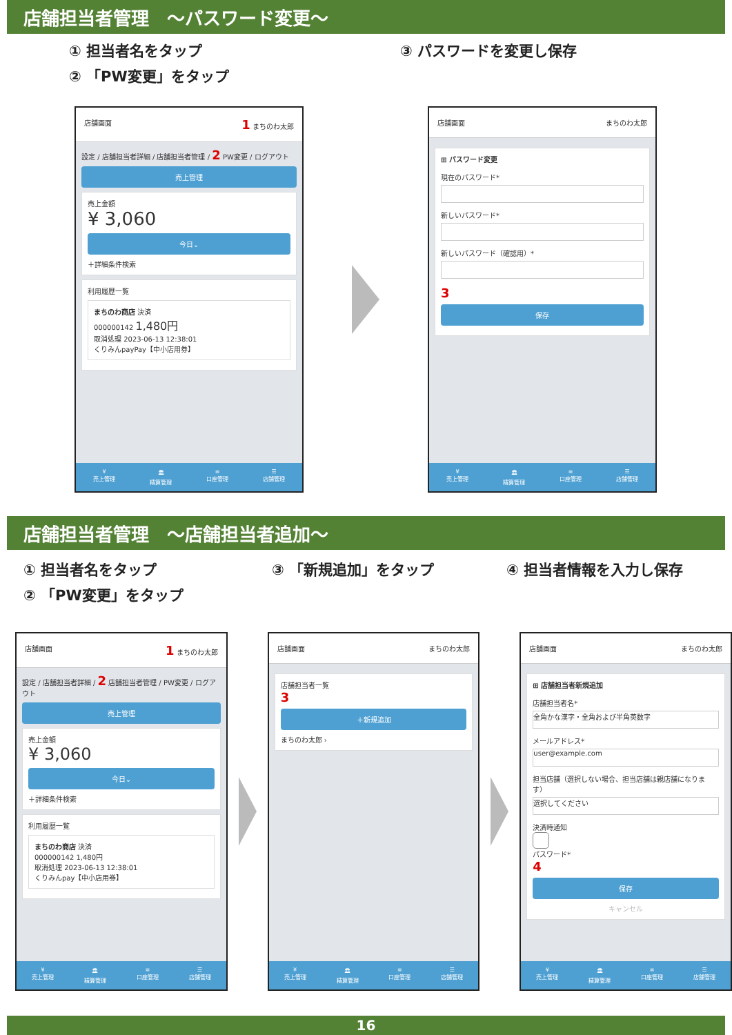店舗担当者管理　～パスワード変更～
① 担当者名をタップ
② 「PW変更」をタップ
③ パスワードを変更し保存
店舗画面 1 まちのわ太郎
設定 / 店舗担当者詳細 / 店舗担当者管理 / 2 PW変更 / ログアウト
売上管理
売上金額
¥ 3,060
今日⌄
＋詳細条件検索
利用履歴一覧
まちのわ商店 決済
000000142 1,480円
取消処理 2023-06-13 12:38:01
くりみんpayPay【中小店用券】
¥
売上管理 🏛
精算管理 ≡
口座管理 ☰
店舗管理
店舗画面 まちのわ太郎
⊞ パスワード変更
現在のパスワード*
新しいパスワード*
新しいパスワード（確認用）*
3
保存
¥
売上管理 🏛
精算管理 ≡
口座管理 ☰
店舗管理
店舗担当者管理　～店舗担当者追加～
① 担当者名をタップ
② 「PW変更」をタップ
③ 「新規追加」をタップ ④ 担当者情報を入力し保存
店舗画面 1 まちのわ太郎
設定 / 店舗担当者詳細 / 2 店舗担当者管理 / PW変更 / ログアウト
売上管理
売上金額
¥ 3,060
今日⌄
＋詳細条件検索
利用履歴一覧
まちのわ商店 決済
000000142 1,480円
取消処理 2023-06-13 12:38:01
くりみんpay【中小店用券】
¥
売上管理 🏛
精算管理 ≡
口座管理 ☰
店舗管理
店舗画面 まちのわ太郎
店舗担当者一覧
3
＋新規追加
まちのわ太郎 ›
¥
売上管理 🏛
精算管理 ≡
口座管理 ☰
店舗管理
店舗画面 まちのわ太郎
⊞ 店舗担当者新規追加
店舗担当者名*
全角かな漢字・全角および半角英数字
メールアドレス*
user@example.com
担当店舗（選択しない場合、担当店舗は親店舗になります）
選択してください
決済時通知
パスワード*
4
保存
キャンセル
¥
売上管理 🏛
精算管理 ≡
口座管理 ☰
店舗管理
16